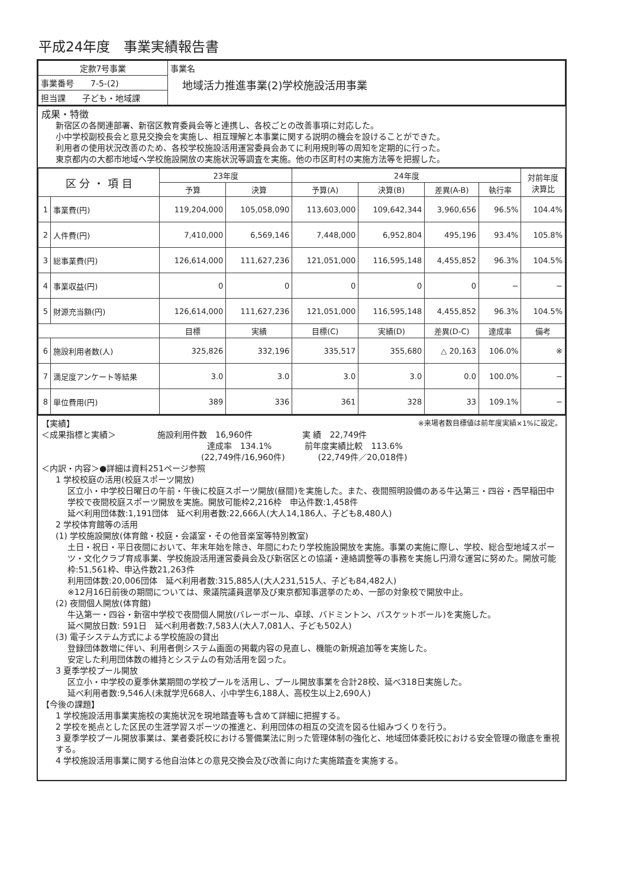平成24年度　事業実績報告書
| 定款7号事業 | 事業名 地域活力推進事業(2)学校施設活用事業 |
| 事業番号 7-5-(2) | |
| 担当課 子ども・地域課 | |
成果・特徴
新宿区の各関連部署、新宿区教育委員会等と連携し、各校ごとの改善事項に対応した。
小中学校副校長会と意見交換会を実施し、相互理解と本事業に関する説明の機会を設けることができた。
利用者の使用状況改善のため、各校学校施設活用運営委員会あてに利用規則等の周知を定期的に行った。
東京都内の大都市地域へ学校施設開放の実施状況等調査を実施。他の市区町村の実施方法等を把握した。
| 区 分 ・ 項 目 | | 23年度 | | 24年度 | | | | 対前年度 決算比 |
| --- | --- | --- | --- | --- | --- | --- | --- | --- |
| | | 予算 | 決算 | 予算(A) | 決算(B) | 差異(A-B) | 執行率 | |
| 1 | 事業費(円) | 119,204,000 | 105,058,090 | 113,603,000 | 109,642,344 | 3,960,656 | 96.5% | 104.4% |
| 2 | 人件費(円) | 7,410,000 | 6,569,146 | 7,448,000 | 6,952,804 | 495,196 | 93.4% | 105.8% |
| 3 | 総事業費(円) | 126,614,000 | 111,627,236 | 121,051,000 | 116,595,148 | 4,455,852 | 96.3% | 104.5% |
| 4 | 事業収益(円) | 0 | 0 | 0 | 0 | 0 | − | − |
| 5 | 財源充当額(円) | 126,614,000 | 111,627,236 | 121,051,000 | 116,595,148 | 4,455,852 | 96.3% | 104.5% |
| | | 目標 | 実績 | 目標(C) | 実績(D) | 差異(D-C) | 達成率 | 備考 |
| 6 | 施設利用者数(人) | 325,826 | 332,196 | 335,517 | 355,680 | △ 20,163 | 106.0% | ※ |
| 7 | 満足度アンケート等結果 | 3.0 | 3.0 | 3.0 | 3.0 | 0.0 | 100.0% | − |
| 8 | 単位費用(円) | 389 | 336 | 361 | 328 | 33 | 109.1% | − |
【実績】 ※来場者数目標値は前年度実績×1%に設定。
＜成果指標と実績＞　　　　　施設利用件数　16,960件　　　　　　実 績　22,749件
達成率　134.1%　　　　前年度実績比較　113.6%
(22,749件/16,960件)　　　　(22,749件／20,018件)
＜内訳・内容＞●詳細は資料251ページ参照
1 学校校庭の活用(校庭スポーツ開放)
区立小・中学校日曜日の午前・午後に校庭スポーツ開放(昼間)を実施した。また、夜間照明設備のある牛込第三・四谷・西早稲田中学校で夜間校庭スポーツ開放を実施。開放可能枠2,216枠　申込件数:1,458件
延べ利用団体数:1,191団体　延べ利用者数:22,666人(大人14,186人、子ども8,480人)
2 学校体育館等の活用
(1) 学校施設開放(体育館・校庭・会議室・その他音楽室等特別教室)
土日・祝日・平日夜間において、年末年始を除き、年間にわたり学校施設開放を実施。事業の実施に際し、学校、総合型地域スポーツ・文化クラブ育成事業、学校施設活用運営委員会及び新宿区との協議・連絡調整等の事務を実施し円滑な運営に努めた。開放可能枠:51,561枠、申込件数21,263件
利用団体数:20,006団体　延べ利用者数:315,885人(大人231,515人、子ども84,482人)
※12月16日前後の期間については、衆議院議員選挙及び東京都知事選挙のため、一部の対象校で開放中止。
(2) 夜間個人開放(体育館)
牛込第一・四谷・新宿中学校で夜間個人開放(バレーボール、卓球、バドミントン、バスケットボール)を実施した。
延べ開放日数: 591日　延べ利用者数:7,583人(大人7,081人、子ども502人)
(3) 電子システム方式による学校施設の貸出
登録団体数増に伴い、利用者側システム画面の掲載内容の見直し、機能の新規追加等を実施した。
安定した利用団体数の維持とシステムの有効活用を図った。
3 夏季学校プール開放
区立小・中学校の夏季休業期間の学校プールを活用し、プール開放事業を合計28校、延べ318日実施した。
延べ利用者数:9,546人(未就学児668人、小中学生6,188人、高校生以上2,690人)
【今後の課題】
1 学校施設活用事業実施校の実施状況を現地踏査等も含めて詳細に把握する。
2 学校を拠点とした区民の生涯学習スポーツの推進と、利用団体の相互の交流を図る仕組みづくりを行う。
3 夏季学校プール開放事業は、業者委託校における警備業法に則った管理体制の強化と、地域団体委託校における安全管理の徹底を重視する。
4 学校施設活用事業に関する他自治体との意見交換会及び改善に向けた実施踏査を実施する。